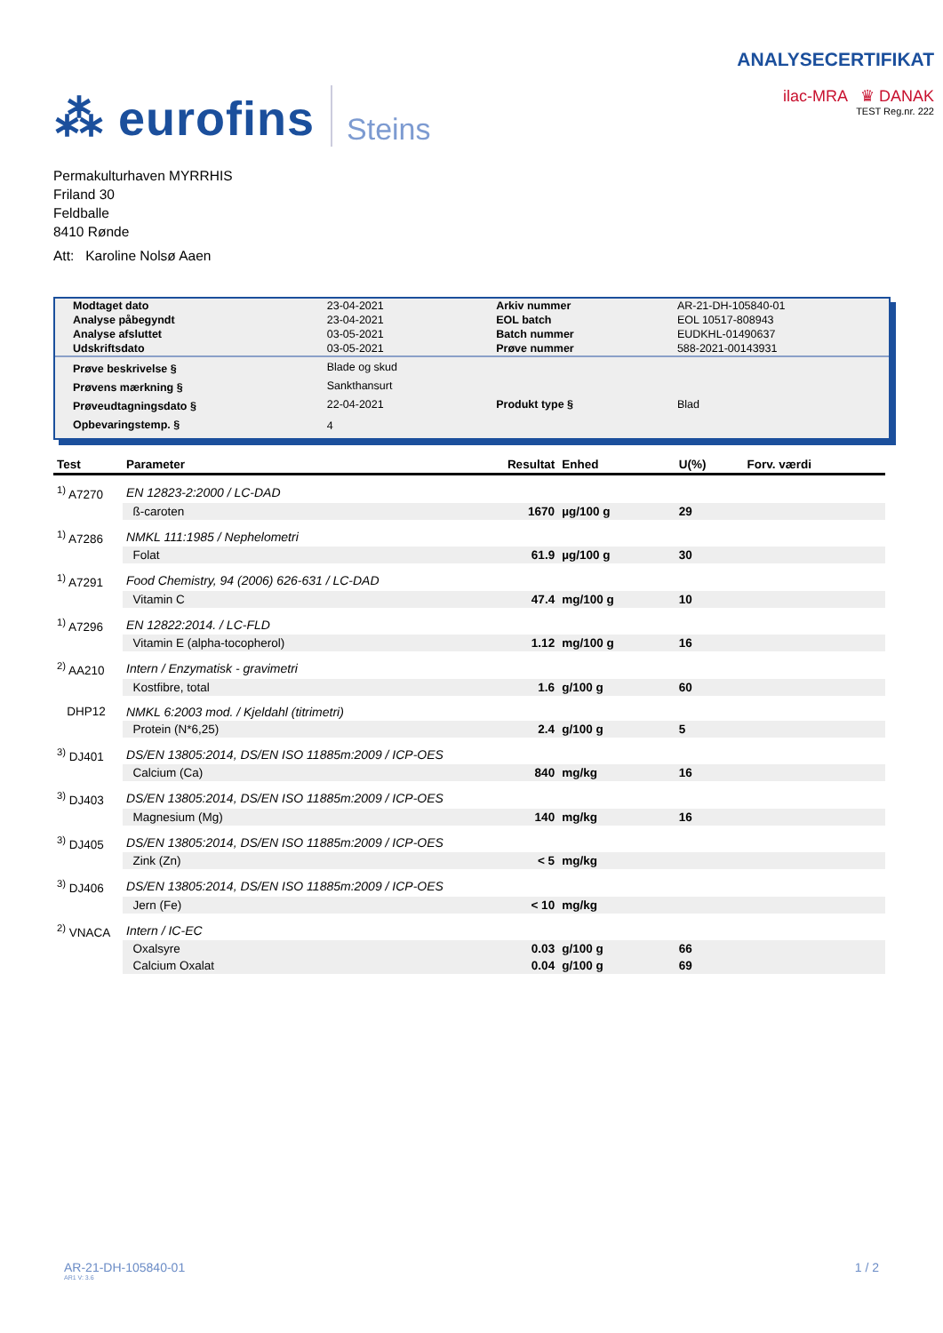⁂ eurofins Steins
ANALYSECERTIFIKAT
ilac-MRA ♛ DANAK
TEST Reg.nr. 222
Permakulturhaven MYRRHIS
Friland 30
Feldballe
8410 Rønde
Att: Karoline Nolsø Aaen
| Modtaget dato | 23-04-2021 | Arkiv nummer | AR-21-DH-105840-01 |
| Analyse påbegyndt | 23-04-2021 | EOL batch | EOL 10517-808943 |
| Analyse afsluttet | 03-05-2021 | Batch nummer | EUDKHL-01490637 |
| Udskriftsdato | 03-05-2021 | Prøve nummer | 588-2021-00143931 |
| Prøve beskrivelse § | Blade og skud | | |
| Prøvens mærkning § | Sankthansurt | | |
| Prøveudtagningsdato § | 22-04-2021 | Produkt type § | Blad |
| Opbevaringstemp. § | 4 | | |
| Test | Parameter | Resultat | Enhed | U(%) | Forv. værdi |
| --- | --- | --- | --- | --- | --- |
| <sup>1)</sup> A7270 | EN 12823-2:2000 / LC-DAD | | | | |
| | ß-caroten | 1670 | µg/100 g | 29 | |
| <sup>1)</sup> A7286 | NMKL 111:1985 / Nephelometri | | | | |
| | Folat | 61.9 | µg/100 g | 30 | |
| <sup>1)</sup> A7291 | Food Chemistry, 94 (2006) 626-631 / LC-DAD | | | | |
| | Vitamin C | 47.4 | mg/100 g | 10 | |
| <sup>1)</sup> A7296 | EN 12822:2014. / LC-FLD | | | | |
| | Vitamin E (alpha-tocopherol) | 1.12 | mg/100 g | 16 | |
| <sup>2)</sup> AA210 | Intern / Enzymatisk - gravimetri | | | | |
| | Kostfibre, total | 1.6 | g/100 g | 60 | |
| DHP12 | NMKL 6:2003 mod. / Kjeldahl (titrimetri) | | | | |
| | Protein (N*6,25) | 2.4 | g/100 g | 5 | |
| <sup>3)</sup> DJ401 | DS/EN 13805:2014, DS/EN ISO 11885m:2009 / ICP-OES | | | | |
| | Calcium (Ca) | 840 | mg/kg | 16 | |
| <sup>3)</sup> DJ403 | DS/EN 13805:2014, DS/EN ISO 11885m:2009 / ICP-OES | | | | |
| | Magnesium (Mg) | 140 | mg/kg | 16 | |
| <sup>3)</sup> DJ405 | DS/EN 13805:2014, DS/EN ISO 11885m:2009 / ICP-OES | | | | |
| | Zink (Zn) | < 5 | mg/kg | | |
| <sup>3)</sup> DJ406 | DS/EN 13805:2014, DS/EN ISO 11885m:2009 / ICP-OES | | | | |
| | Jern (Fe) | < 10 | mg/kg | | |
| <sup>2)</sup> VNACA | Intern / IC-EC | | | | |
| | Oxalsyre | 0.03 | g/100 g | 66 | |
| | Calcium Oxalat | 0.04 | g/100 g | 69 | |
AR-21-DH-105840-01
AR1 V: 3.6
1 / 2